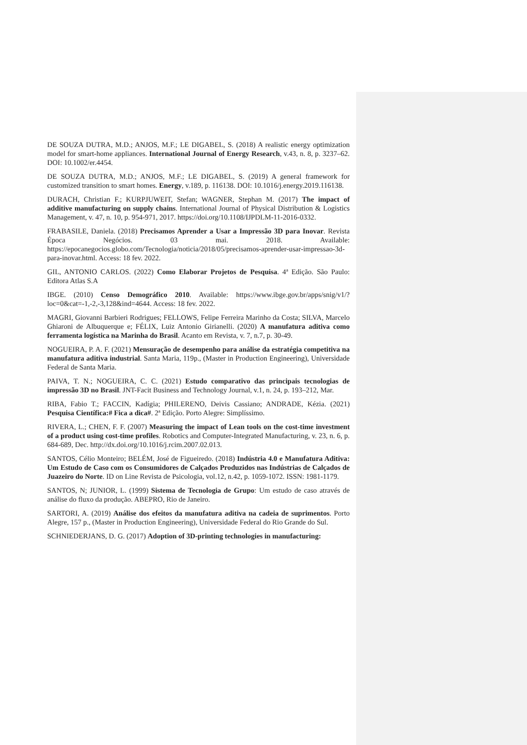DE SOUZA DUTRA, M.D.; ANJOS, M.F.; LE DIGABEL, S. (2018) A realistic energy optimization model for smart-home appliances. International Journal of Energy Research, v.43, n. 8, p. 3237–62. DOI: 10.1002/er.4454.
DE SOUZA DUTRA, M.D.; ANJOS, M.F.; LE DIGABEL, S. (2019) A general framework for customized transition to smart homes. Energy, v.189, p. 116138. DOI: 10.1016/j.energy.2019.116138.
DURACH, Christian F.; KURPJUWEIT, Stefan; WAGNER, Stephan M. (2017) The impact of additive manufacturing on supply chains. International Journal of Physical Distribution & Logistics Management, v. 47, n. 10, p. 954-971, 2017. https://doi.org/10.1108/IJPDLM-11-2016-0332.
FRABASILE, Daniela. (2018) Precisamos Aprender a Usar a Impressão 3D para Inovar. Revista Época Negócios. 03 mai. 2018. Available: https://epocanegocios.globo.com/Tecnologia/noticia/2018/05/precisamos-aprender-usar-impressao-3d-para-inovar.html. Access: 18 fev. 2022.
GIL, ANTONIO CARLOS. (2022) Como Elaborar Projetos de Pesquisa. 4ª Edição. São Paulo: Editora Atlas S.A
IBGE. (2010) Censo Demográfico 2010. Available: https://www.ibge.gov.br/apps/snig/v1/?loc=0&cat=-1,-2,-3,128&ind=4644. Access: 18 fev. 2022.
MAGRI, Giovanni Barbieri Rodrigues; FELLOWS, Felipe Ferreira Marinho da Costa; SILVA, Marcelo Ghiaroni de Albuquerque e; FÉLIX, Luiz Antonio Girianelli. (2020) A manufatura aditiva como ferramenta logística na Marinha do Brasil. Acanto em Revista, v. 7, n.7, p. 30-49.
NOGUEIRA, P. A. F. (2021) Mensuração de desempenho para análise da estratégia competitiva na manufatura aditiva industrial. Santa Maria, 119p., (Master in Production Engineering), Universidade Federal de Santa Maria.
PAIVA, T. N.; NOGUEIRA, C. C. (2021) Estudo comparativo das principais tecnologias de impressão 3D no Brasil. JNT-Facit Business and Technology Journal, v.1, n. 24, p. 193–212, Mar.
RIBA, Fabio T.; FACCIN, Kadígia; PHILERENO, Deivis Cassiano; ANDRADE, Kézia. (2021) Pesquisa Científica:# Fica a dica#. 2ª Edição. Porto Alegre: Simplíssimo.
RIVERA, L.; CHEN, F. F. (2007) Measuring the impact of Lean tools on the cost-time investment of a product using cost-time profiles. Robotics and Computer-Integrated Manufacturing, v. 23, n. 6, p. 684-689, Dec. http://dx.doi.org/10.1016/j.rcim.2007.02.013.
SANTOS, Célio Monteiro; BELÉM, José de Figueiredo. (2018) Indústria 4.0 e Manufatura Aditiva: Um Estudo de Caso com os Consumidores de Calçados Produzidos nas Indústrias de Calçados de Juazeiro do Norte. ID on Line Revista de Psicologia, vol.12, n.42, p. 1059-1072. ISSN: 1981-1179.
SANTOS, N; JUNIOR, L. (1999) Sistema de Tecnologia de Grupo: Um estudo de caso através de análise do fluxo da produção. ABEPRO, Rio de Janeiro.
SARTORI, A. (2019) Análise dos efeitos da manufatura aditiva na cadeia de suprimentos. Porto Alegre, 157 p., (Master in Production Engineering), Universidade Federal do Rio Grande do Sul.
SCHNIEDERJANS, D. G. (2017) Adoption of 3D-printing technologies in manufacturing: